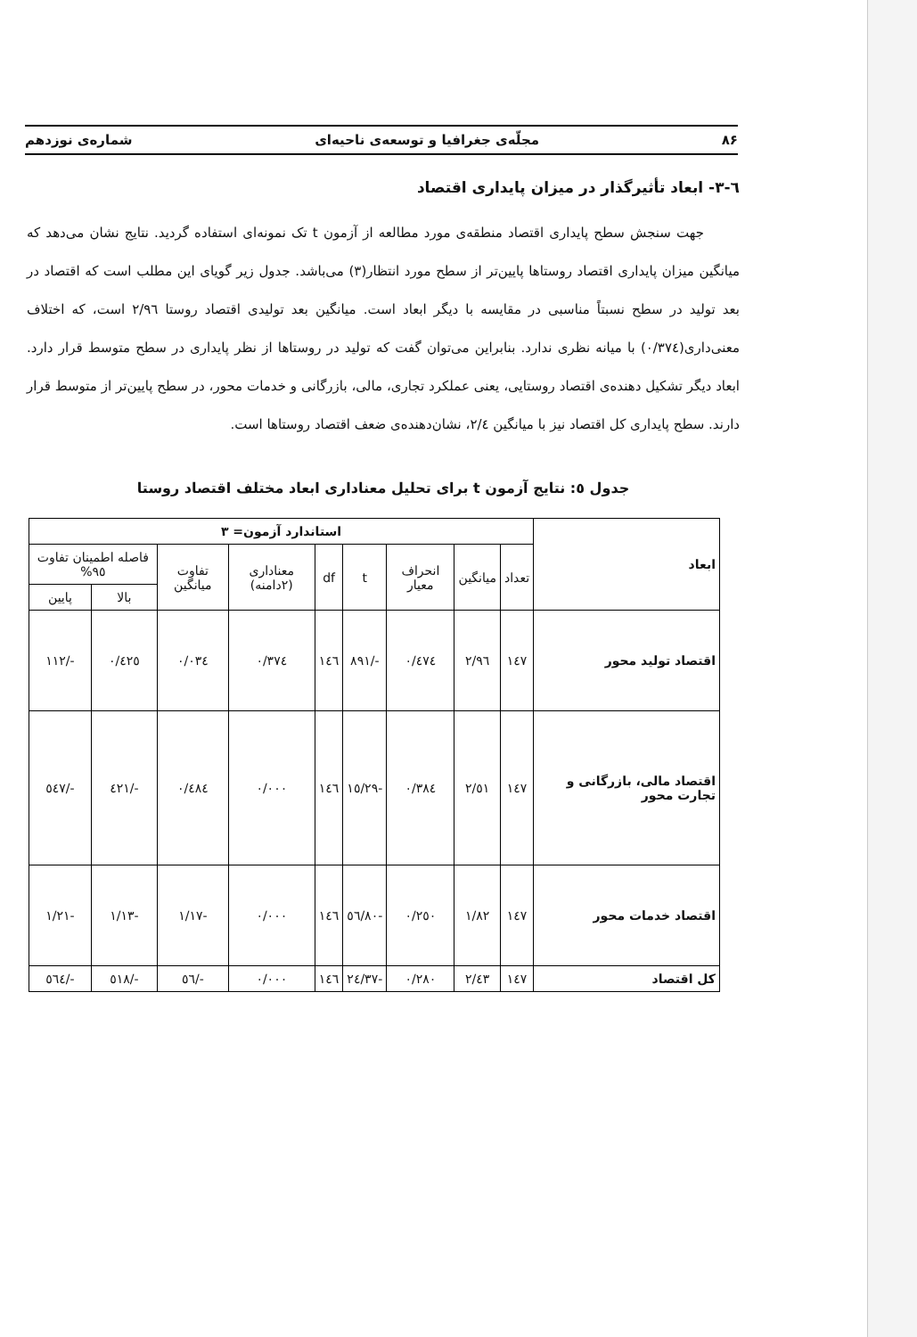۸۶ مجلّه‌ی جغرافیا و توسعه‌ی ناحیه‌ای شماره‌ی نوزدهم
٦-٣- ابعاد تأثیرگذار در میزان پایداری اقتصاد
جهت سنجش سطح پایداری اقتصاد منطقه‌ی مورد مطالعه از آزمون t تک نمونه‌ای استفاده گردید. نتایج نشان می‌دهد که میانگین میزان پایداری اقتصاد روستاها پایین‌تر از سطح مورد انتظار(٣) می‌باشد. جدول زیر گویای این مطلب است که اقتصاد در بعد تولید در سطح نسبتاً مناسبی در مقایسه با دیگر ابعاد است. میانگین بعد تولیدی اقتصاد روستا ٢/٩٦ است، که اختلاف معنی‌داری(٠/٣٧٤) با میانه نظری ندارد. بنابراین می‌توان گفت که تولید در روستاها از نظر پایداری در سطح متوسط قرار دارد. ابعاد دیگر تشکیل دهنده‌ی اقتصاد روستایی، یعنی عملکرد تجاری، مالی، بازرگانی و خدمات محور، در سطح پایین‌تر از متوسط قرار دارند. سطح پایداری کل اقتصاد نیز با میانگین ٢/٤، نشان‌دهنده‌ی ضعف اقتصاد روستاها است.
جدول ٥: نتایج آزمون t برای تحلیل معناداری ابعاد مختلف اقتصاد روستا
| ابعاد | استاندارد آزمون= ٣ | | | | | | | | |
| --- | --- | --- | --- | --- | --- | --- | --- | --- | --- |
| | تعداد | میانگین | انحراف معیار | t | df | معناداری (٢دامنه) | تفاوت میانگین | فاصله اطمینان تفاوت ٩٥% | |
| | | | | | | | | بالا | پایین |
| اقتصاد تولید محور | ١٤٧ | ٢/٩٦ | ٠/٤٧٤ | -/٨٩١ | ١٤٦ | ٠/٣٧٤ | ٠/٠٣٤ | ٠/٤٢٥ | -/١١٢ |
| اقتصاد مالی، بازرگانی و تجارت محور | ١٤٧ | ٢/٥١ | ٠/٣٨٤ | -١٥/٢٩ | ١٤٦ | ٠/٠٠٠ | ٠/٤٨٤ | -/٤٢١ | -/٥٤٧ |
| اقتصاد خدمات محور | ١٤٧ | ١/٨٢ | ٠/٢٥٠ | -٥٦/٨٠ | ١٤٦ | ٠/٠٠٠ | -١/١٧ | -١/١٣ | -١/٢١ |
| کل اقتصاد | ١٤٧ | ٢/٤٣ | ٠/٢٨٠ | -٢٤/٣٧ | ١٤٦ | ٠/٠٠٠ | -/٥٦ | -/٥١٨ | -/٥٦٤ |